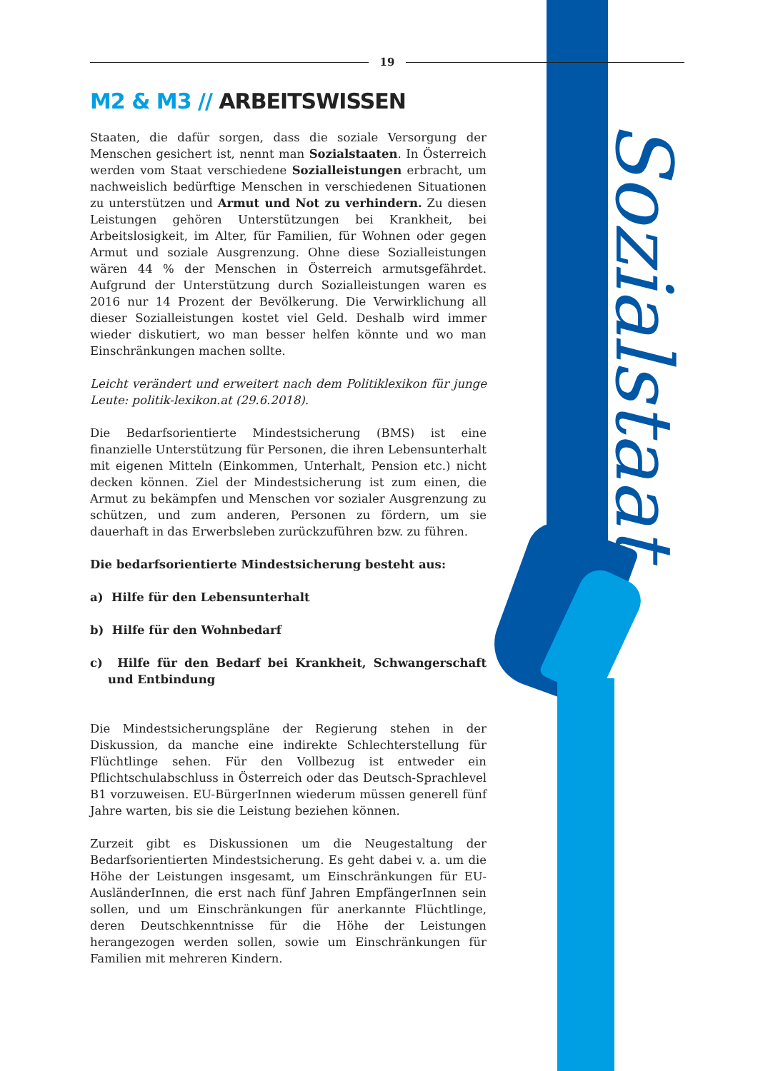Sozialstaat
19
M2 & M3 // ARBEITSWISSEN
Staaten, die dafür sorgen, dass die soziale Versorgung der Menschen gesichert ist, nennt man Sozialstaaten. In Österreich werden vom Staat verschiedene Sozialleistungen erbracht, um nachweislich bedürftige Menschen in verschiedenen Situationen zu unterstützen und Armut und Not zu verhindern. Zu diesen Leistungen gehören Unterstützungen bei Krankheit, bei Arbeitslosigkeit, im Alter, für Familien, für Wohnen oder gegen Armut und soziale Ausgrenzung. Ohne diese Sozialleistungen wären 44 % der Menschen in Österreich armutsgefährdet. Aufgrund der Unterstützung durch Sozialleistungen waren es 2016 nur 14 Prozent der Bevölkerung. Die Verwirklichung all dieser Sozialleistungen kostet viel Geld. Deshalb wird immer wieder diskutiert, wo man besser helfen könnte und wo man Einschränkungen machen sollte.
Leicht verändert und erweitert nach dem Politiklexikon für junge Leute: politik-lexikon.at (29.6.2018).
Die Bedarfsorientierte Mindestsicherung (BMS) ist eine finanzielle Unterstützung für Personen, die ihren Lebensunterhalt mit eigenen Mitteln (Einkommen, Unterhalt, Pension etc.) nicht decken können. Ziel der Mindestsicherung ist zum einen, die Armut zu bekämpfen und Menschen vor sozialer Ausgrenzung zu schützen, und zum anderen, Personen zu fördern, um sie dauerhaft in das Erwerbsleben zurückzuführen bzw. zu führen.
Die bedarfsorientierte Mindestsicherung besteht aus:
a) Hilfe für den Lebensunterhalt
b) Hilfe für den Wohnbedarf
c) Hilfe für den Bedarf bei Krankheit, Schwangerschaft und Entbindung
Die Mindestsicherungspläne der Regierung stehen in der Diskussion, da manche eine indirekte Schlechterstellung für Flüchtlinge sehen. Für den Vollbezug ist entweder ein Pflichtschulabschluss in Österreich oder das Deutsch-Sprachlevel B1 vorzuweisen. EU-BürgerInnen wiederum müssen generell fünf Jahre warten, bis sie die Leistung beziehen können.
Zurzeit gibt es Diskussionen um die Neugestaltung der Bedarfsorientierten Mindestsicherung. Es geht dabei v. a. um die Höhe der Leistungen insgesamt, um Einschränkungen für EU-AusländerInnen, die erst nach fünf Jahren EmpfängerInnen sein sollen, und um Einschränkungen für anerkannte Flüchtlinge, deren Deutschkenntnisse für die Höhe der Leistungen herangezogen werden sollen, sowie um Einschränkungen für Familien mit mehreren Kindern.